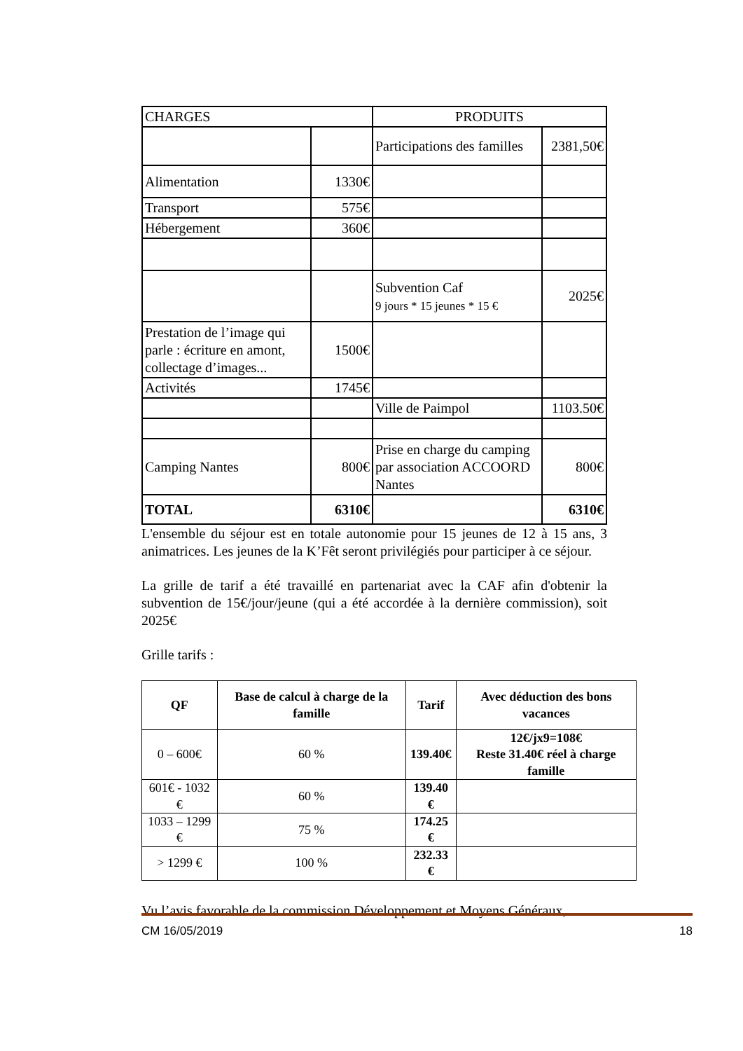| CHARGES | | PRODUITS | |
| | | Participations des familles | 2381,50€ |
| Alimentation | 1330€ | | |
| Transport | 575€ | | |
| Hébergement | 360€ | | |
| | | Subvention Caf 9 jours * 15 jeunes * 15 € | 2025€ |
| Prestation de l’image qui parle : écriture en amont, collectage d’images... | 1500€ | | |
| Activités | 1745€ | | |
| | | Ville de Paimpol | 1103.50€ |
| Camping Nantes | 800€ | Prise en charge du camping par association ACCOORD Nantes | 800€ |
| TOTAL | 6310€ | | 6310€ |
L'ensemble du séjour est en totale autonomie pour 15 jeunes de 12 à 15 ans, 3 animatrices. Les jeunes de la K’Fêt seront privilégiés pour participer à ce séjour.
La grille de tarif a été travaillé en partenariat avec la CAF afin d'obtenir la subvention de 15€/jour/jeune (qui a été accordée à la dernière commission), soit 2025€
Grille tarifs :
| QF | Base de calcul à charge de la famille | Tarif | Avec déduction des bons vacances |
| --- | --- | --- | --- |
| 0 – 600€ | 60 % | 139.40€ | 12€/jx9=108€ Reste 31.40€ réel à charge famille |
| 601€ - 1032 € | 60 % | 139.40 € | |
| 1033 – 1299 € | 75 % | 174.25 € | |
| > 1299 € | 100 % | 232.33 € | |
Vu l’avis favorable de la commission Développement et Moyens Généraux,
CM 16/05/2019 18